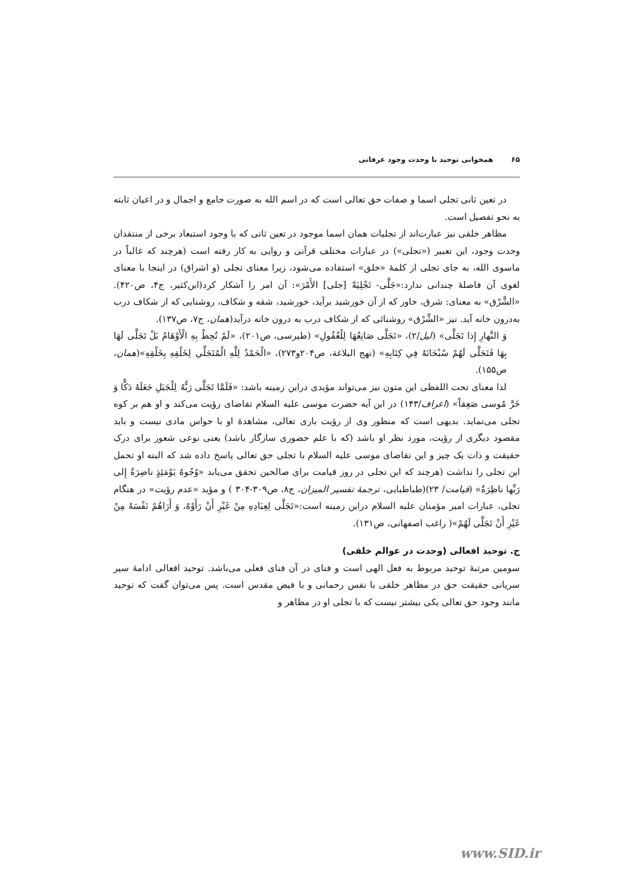۶۵ همخوانی توحید با وحدت وجود عرفانی
در تعین ثانی تجلی اسما و صفات حق تعالی است که در اسم الله به صورت جامع و اجمال و در اعیان ثابته به نحو تفصیل است.
مظاهر خلقی نیز عبارت‌اند از تجلیات همان اسما موجود در تعین ثانی که با وجود استبعاد برخی از منتقدان وحدت وجود، این تعبیر («تجلی») در عبارات مختلف قرآنی و روایی به کار رفته است (هرچند که غالباً در ماسوی الله، به جای تجلی از کلمهٔ «خلق» استفاده می‌شود، زیرا معنای تجلی (و اشراق) در اینجا با معنای لغوی آن فاصلهٔ چندانی ندارد:«جَلَّی- تَجْلِيَةً [جلی] الأَمْرَ»: آن امر را آشکار کرد(ابن‌کثیر، ج۴، ص۴۲۰). «الشَّرْق» به معنای: شرق، خاور که از آن خورشید برآید، خورشید، شقه و شکاف، روشنایی که از شکاف درب به‌درون خانه آید. نیز «الشِّرْق» روشنائی که از شکاف درب به درون خانه درآید(همان، ج۷، ص۱۳۷).
وَ النَّهارِ إِذا تَجَلَّی» (لیل/۲)، «تَجَلَّى صَانِعُهَا لِلْعُقُولِ» (طبرسی، ص۲۰۱)، «لَمْ تُحِطْ بِهِ الْأَوْهَامُ بَلْ تَجَلَّى لَهَا بِهَا فَتَجَلَّى لَهُمْ سُبْحَانَهُ فِي كِتَابِهِ» (نهج البلاغة، ص۲۰۴و۲۷۳)، «الْحَمْدُ لِلَّهِ الْمُتَجَلِّي لِخَلْقِهِ بِخَلْقِهِ»(همان، ص۱۵۵).
لذا معنای تحت اللفظی این متون نیز می‌تواند مؤیدی دراین زمینه باشد: «فَلَمَّا تَجَلَّى رَبُّهُ لِلْجَبَلِ جَعَلَهُ دَكًّا وَ خَرَّ مُوسى صَعِقاً» (اعراف/۱۴۳) در این آیه حضرت موسی علیه السلام تقاضای رؤیت می‌کند و او هم بر کوه تجلی می‌نماید. بدیهی است که منظور وی از رؤیت باری تعالی، مشاهدهٔ او با حواس مادی نیست و باید مقصود دیگری از رؤیت، مورد نظر او باشد (که با علم حضوری سازگار باشد) یعنی نوعی شعور برای درک حقیقت و ذات یک چیز و این تقاضای موسی علیه السلام با تجلی حق تعالی پاسخ داده شد که البته او تحمل این تجلی را نداشت (هرچند که این تجلی در روز قیامت برای صالحین تحقق می‌یابد «وُجُوهٌ يَوْمَئِذٍ ناضِرَةٌ إِلى رَبِّها ناظِرَةٌ» (قیامت/ ۲۳)(طباطبایی، ترجمهٔ تفسیر المیزان، ج۸، ص۳۰۹-۳۰۴ ) و مؤید «عدم رؤیت» در هنگام تجلی، عبارات امیر مؤمنان علیه السلام دراین زمینه است:«تَجَلَّى لِعِبَادِهِ مِنْ غَيْرِ أَنْ رَأَوْهُ، وَ أَرَاهُمْ نَفْسَهُ مِنْ غَيْرِ أَنْ تَجَلَّى لَهُمْ»( راغب اصفهانی، ص۱۳۱).
ج. توحید افعالی (وحدت در عوالم خلقی)
سومین مرتبهٔ توحید مربوط به فعل الهی است و فنای در آن فنای فعلی می‌باشد. توحید افعالی ادامهٔ سیر سریانی حقیقت حق در مظاهر خلقی با نفس رحمانی و با فیض مقدس است. پس می‌توان گفت که توحید مانند وجود حق تعالی یکی بیشتر نیست که با تجلی او در مظاهر و
www.SID.ir